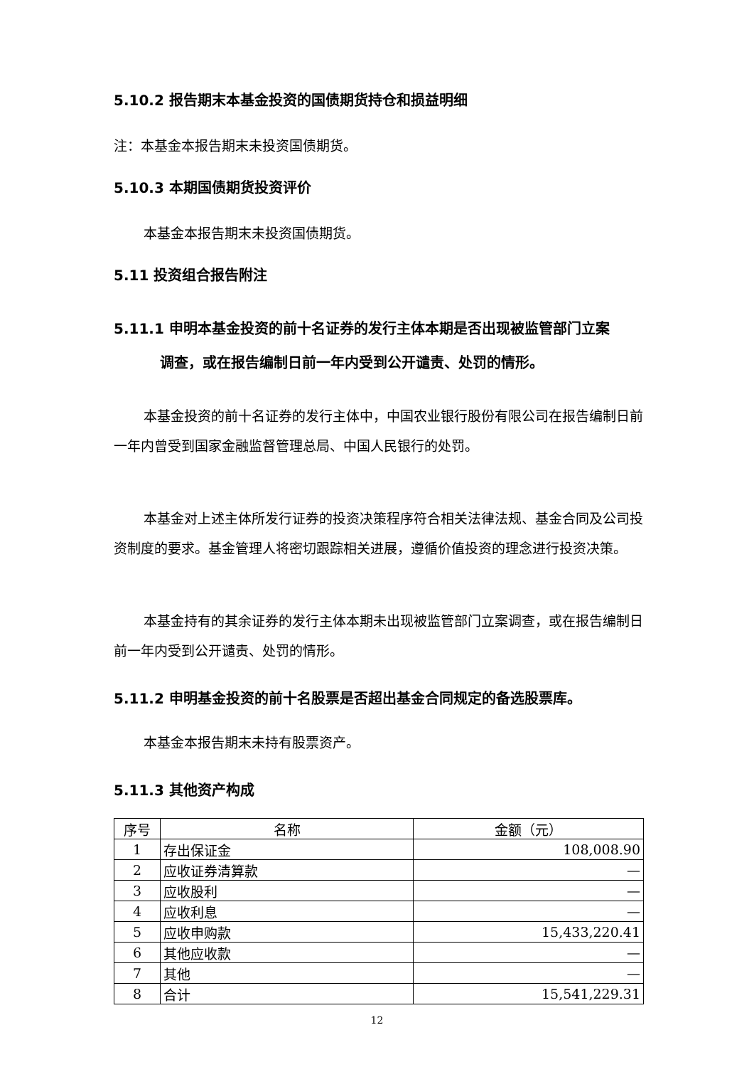5.10.2 报告期末本基金投资的国债期货持仓和损益明细
注：本基金本报告期末未投资国债期货。
5.10.3 本期国债期货投资评价
本基金本报告期末未投资国债期货。
5.11 投资组合报告附注
5.11.1 申明本基金投资的前十名证券的发行主体本期是否出现被监管部门立案
调查，或在报告编制日前一年内受到公开谴责、处罚的情形。
本基金投资的前十名证券的发行主体中，中国农业银行股份有限公司在报告编制日前一年内曾受到国家金融监督管理总局、中国人民银行的处罚。
本基金对上述主体所发行证券的投资决策程序符合相关法律法规、基金合同及公司投资制度的要求。基金管理人将密切跟踪相关进展，遵循价值投资的理念进行投资决策。
本基金持有的其余证券的发行主体本期未出现被监管部门立案调查，或在报告编制日前一年内受到公开谴责、处罚的情形。
5.11.2 申明基金投资的前十名股票是否超出基金合同规定的备选股票库。
本基金本报告期末未持有股票资产。
5.11.3 其他资产构成
| 序号 | 名称 | 金额（元） |
| --- | --- | --- |
| 1 | 存出保证金 | 108,008.90 |
| 2 | 应收证券清算款 | — |
| 3 | 应收股利 | — |
| 4 | 应收利息 | — |
| 5 | 应收申购款 | 15,433,220.41 |
| 6 | 其他应收款 | — |
| 7 | 其他 | — |
| 8 | 合计 | 15,541,229.31 |
12